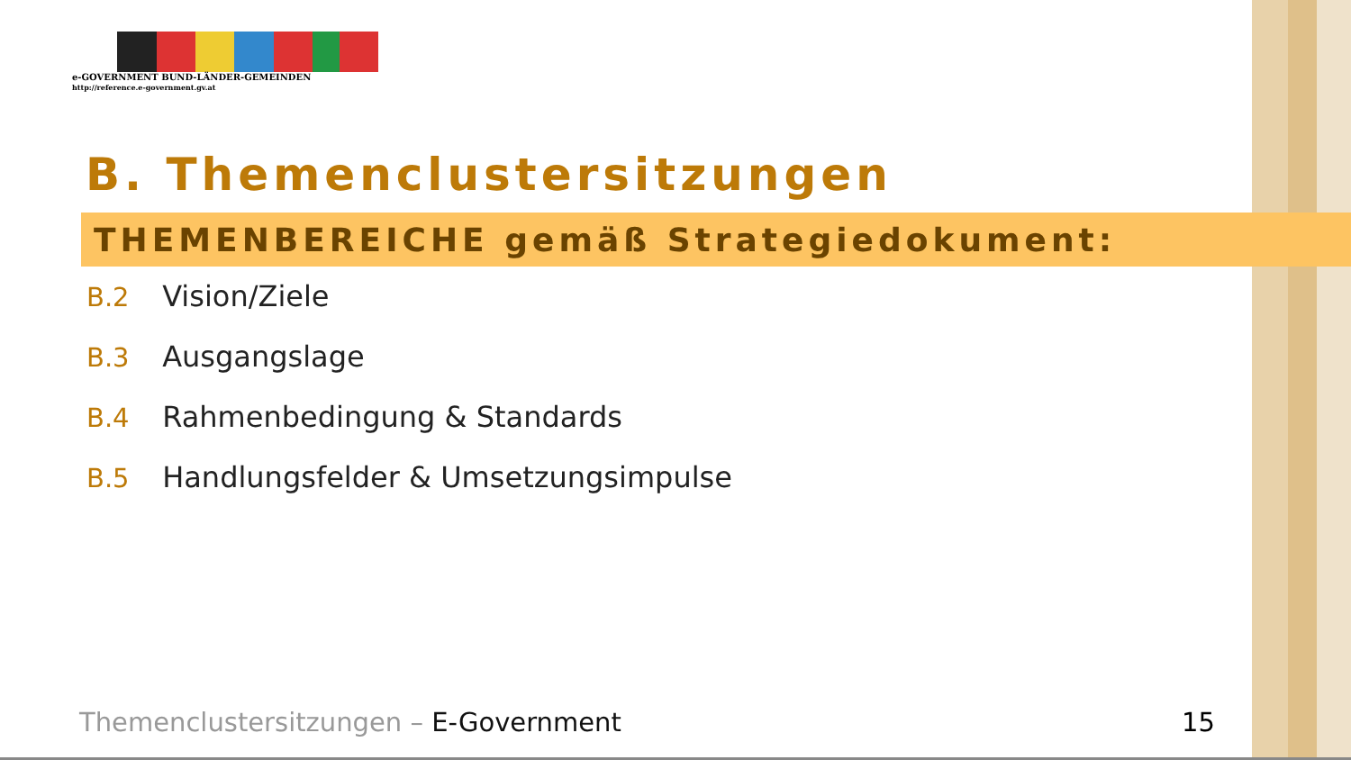e-GOVERNMENT BUND-LÄNDER-GEMEINDEN
http://reference.e-government.gv.at
B. Themenclustersitzungen
THEMENBEREICHE gemäß Strategiedokument:
B.2 Vision/Ziele
B.3 Ausgangslage
B.4 Rahmenbedingung & Standards
B.5 Handlungsfelder & Umsetzungsimpulse
Themenclustersitzungen – E-Government
15